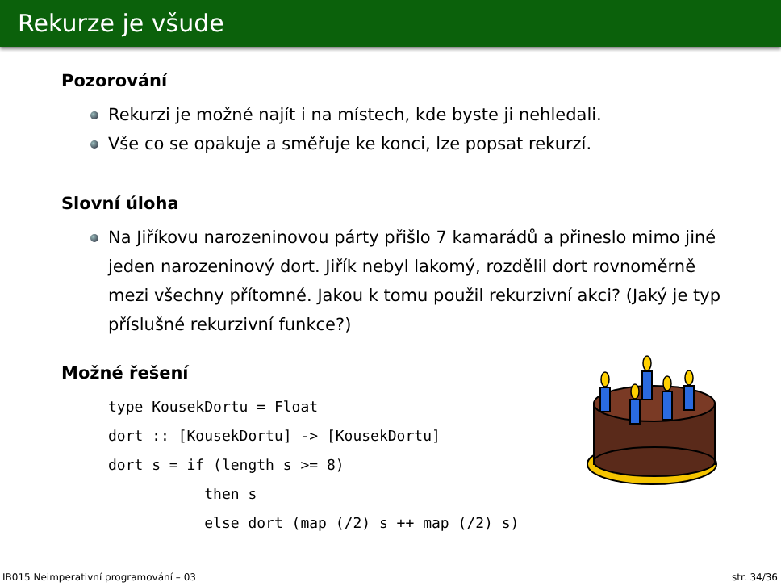Rekurze je všude
Pozorování
Rekurzi je možné najít i na místech, kde byste ji nehledali.
Vše co se opakuje a směřuje ke konci, lze popsat rekurzí.
Slovní úloha
Na Jiříkovu narozeninovou párty přišlo 7 kamarádů a přineslo mimo jiné jeden narozeninový dort. Jiřík nebyl lakomý, rozdělil dort rovnoměrně mezi všechny přítomné. Jakou k tomu použil rekurzivní akci? (Jaký je typ příslušné rekurzivní funkce?)
Možné řešení
type KousekDortu = Float
dort :: [KousekDortu] -> [KousekDortu]
dort s = if (length s >= 8)
           then s
           else dort (map (/2) s ++ map (/2) s)
IB015 Neimperativní programování – 03 str. 34/36